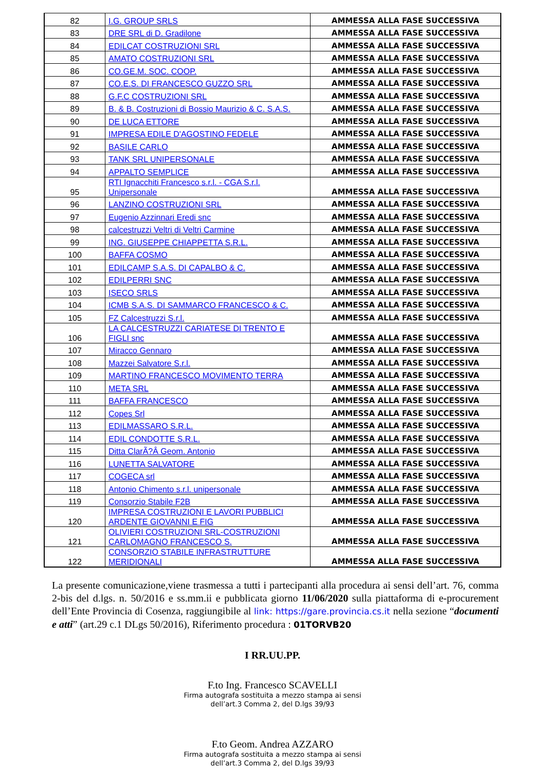| 82 | I.G. GROUP SRLS | AMMESSA ALLA FASE SUCCESSIVA |
| 83 | DRE SRL di D. Gradilone | AMMESSA ALLA FASE SUCCESSIVA |
| 84 | EDILCAT COSTRUZIONI SRL | AMMESSA ALLA FASE SUCCESSIVA |
| 85 | AMATO COSTRUZIONI SRL | AMMESSA ALLA FASE SUCCESSIVA |
| 86 | CO.GE.M. SOC. COOP. | AMMESSA ALLA FASE SUCCESSIVA |
| 87 | CO.E.S. DI FRANCESCO GUZZO SRL | AMMESSA ALLA FASE SUCCESSIVA |
| 88 | G.F.C COSTRUZIONI SRL | AMMESSA ALLA FASE SUCCESSIVA |
| 89 | B. & B. Costruzioni di Bossio Maurizio & C. S.A.S. | AMMESSA ALLA FASE SUCCESSIVA |
| 90 | DE LUCA ETTORE | AMMESSA ALLA FASE SUCCESSIVA |
| 91 | IMPRESA EDILE D'AGOSTINO FEDELE | AMMESSA ALLA FASE SUCCESSIVA |
| 92 | BASILE CARLO | AMMESSA ALLA FASE SUCCESSIVA |
| 93 | TANK SRL UNIPERSONALE | AMMESSA ALLA FASE SUCCESSIVA |
| 94 | APPALTO SEMPLICE | AMMESSA ALLA FASE SUCCESSIVA |
| 95 | RTI Ignacchiti Francesco s.r.l. - CGA S.r.l. Unipersonale | AMMESSA ALLA FASE SUCCESSIVA |
| 96 | LANZINO COSTRUZIONI SRL | AMMESSA ALLA FASE SUCCESSIVA |
| 97 | Eugenio Azzinnari Eredi snc | AMMESSA ALLA FASE SUCCESSIVA |
| 98 | calcestruzzi Veltri di Veltri Carmine | AMMESSA ALLA FASE SUCCESSIVA |
| 99 | ING. GIUSEPPE CHIAPPETTA S.R.L. | AMMESSA ALLA FASE SUCCESSIVA |
| 100 | BAFFA COSMO | AMMESSA ALLA FASE SUCCESSIVA |
| 101 | EDILCAMP S.A.S. DI CAPALBO & C. | AMMESSA ALLA FASE SUCCESSIVA |
| 102 | EDILPERRI SNC | AMMESSA ALLA FASE SUCCESSIVA |
| 103 | ISECO SRLS | AMMESSA ALLA FASE SUCCESSIVA |
| 104 | ICMB S.A.S. DI SAMMARCO FRANCESCO & C. | AMMESSA ALLA FASE SUCCESSIVA |
| 105 | FZ Calcestruzzi S.r.l. | AMMESSA ALLA FASE SUCCESSIVA |
| 106 | LA CALCESTRUZZI CARIATESE DI TRENTO E FIGLI snc | AMMESSA ALLA FASE SUCCESSIVA |
| 107 | Miracco Gennaro | AMMESSA ALLA FASE SUCCESSIVA |
| 108 | Mazzei Salvatore S.r.l. | AMMESSA ALLA FASE SUCCESSIVA |
| 109 | MARTINO FRANCESCO MOVIMENTO TERRA | AMMESSA ALLA FASE SUCCESSIVA |
| 110 | META SRL | AMMESSA ALLA FASE SUCCESSIVA |
| 111 | BAFFA FRANCESCO | AMMESSA ALLA FASE SUCCESSIVA |
| 112 | Copes Srl | AMMESSA ALLA FASE SUCCESSIVA |
| 113 | EDILMASSARO S.R.L. | AMMESSA ALLA FASE SUCCESSIVA |
| 114 | EDIL CONDOTTE S.R.L. | AMMESSA ALLA FASE SUCCESSIVA |
| 115 | Ditta ClarÃ?Â Geom. Antonio | AMMESSA ALLA FASE SUCCESSIVA |
| 116 | LUNETTA SALVATORE | AMMESSA ALLA FASE SUCCESSIVA |
| 117 | COGECA srl | AMMESSA ALLA FASE SUCCESSIVA |
| 118 | Antonio Chimento s.r.l. unipersonale | AMMESSA ALLA FASE SUCCESSIVA |
| 119 | Consorzio Stabile F2B | AMMESSA ALLA FASE SUCCESSIVA |
| 120 | IMPRESA COSTRUZIONI E LAVORI PUBBLICI ARDENTE GIOVANNI E FIG | AMMESSA ALLA FASE SUCCESSIVA |
| 121 | OLIVIERI COSTRUZIONI SRL-COSTRUZIONI CARLOMAGNO FRANCESCO S. | AMMESSA ALLA FASE SUCCESSIVA |
| 122 | CONSORZIO STABILE INFRASTRUTTURE MERIDIONALI | AMMESSA ALLA FASE SUCCESSIVA |
La presente comunicazione,viene trasmessa a tutti i partecipanti alla procedura ai sensi dell’art. 76, comma 2-bis del d.lgs. n. 50/2016 e ss.mm.ii e pubblicata giorno 11/06/2020 sulla piattaforma di e-procurement dell’Ente Provincia di Cosenza, raggiungibile al link: https://gare.provincia.cs.it nella sezione “documenti e atti” (art.29 c.1 DLgs 50/2016), Riferimento procedura : 01TORVB20
I RR.UU.PP.
F.to Ing. Francesco SCAVELLI
Firma autografa sostituita a mezzo stampa ai sensi
dell’art.3 Comma 2, del D.lgs 39/93
F.to Geom. Andrea AZZARO
Firma autografa sostituita a mezzo stampa ai sensi
dell’art.3 Comma 2, del D.lgs 39/93